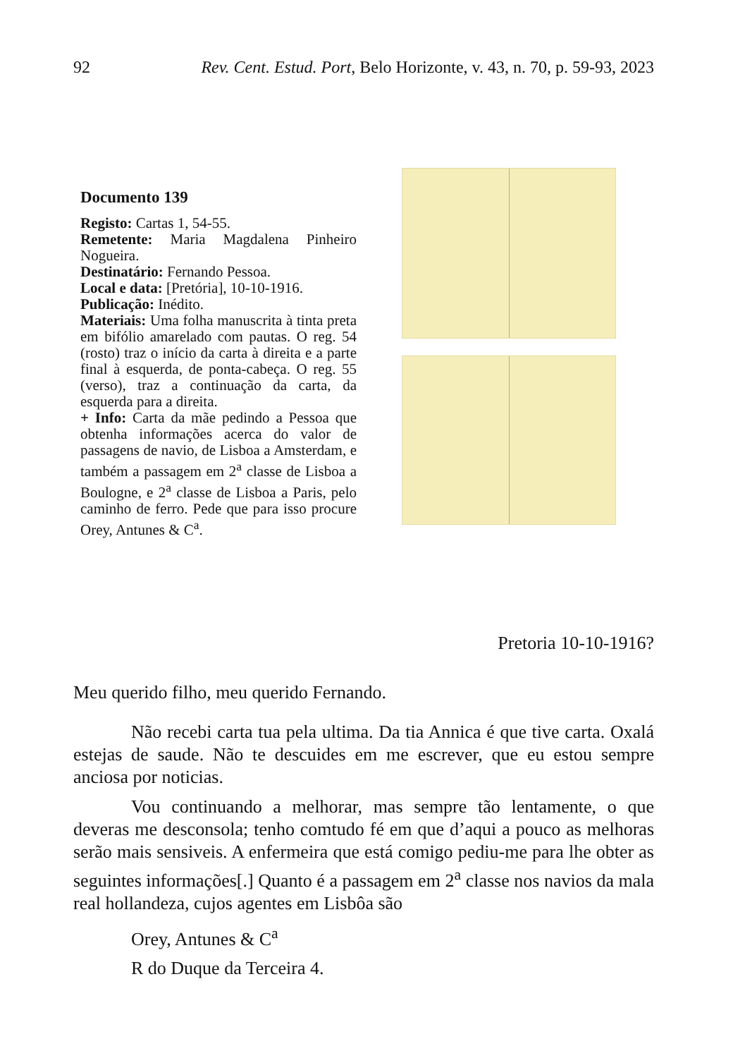92 Rev. Cent. Estud. Port, Belo Horizonte, v. 43, n. 70, p. 59-93, 2023
Documento 139
Registo: Cartas 1, 54-55.
Remetente: Maria Magdalena Pinheiro Nogueira.
Destinatário: Fernando Pessoa.
Local e data: [Pretória], 10-10-1916.
Publicação: Inédito.
Materiais: Uma folha manuscrita à tinta preta em bifólio amarelado com pautas. O reg. 54 (rosto) traz o início da carta à direita e a parte final à esquerda, de ponta-cabeça. O reg. 55 (verso), traz a continuação da carta, da esquerda para a direita.
+ Info: Carta da mãe pedindo a Pessoa que obtenha informações acerca do valor de passagens de navio, de Lisboa a Amsterdam, e também a passagem em 2<sup>a</sup> classe de Lisboa a Boulogne, e 2<sup>a</sup> classe de Lisboa a Paris, pelo caminho de ferro. Pede que para isso procure Orey, Antunes & C<sup>a</sup>.
Pretoria 10-10-1916?
Meu querido filho, meu querido Fernando.
Não recebi carta tua pela ultima. Da tia Annica é que tive carta. Oxalá estejas de saude. Não te descuides em me escrever, que eu estou sempre anciosa por noticias.
Vou continuando a melhorar, mas sempre tão lentamente, o que deveras me desconsola; tenho comtudo fé em que d’aqui a pouco as melhoras serão mais sensiveis. A enfermeira que está comigo pediu-me para lhe obter as seguintes informações[.] Quanto é a passagem em 2<sup>a</sup> classe nos navios da mala real hollandeza, cujos agentes em Lisbôa são
Orey, Antunes & C<sup>a</sup>
R do Duque da Terceira 4.